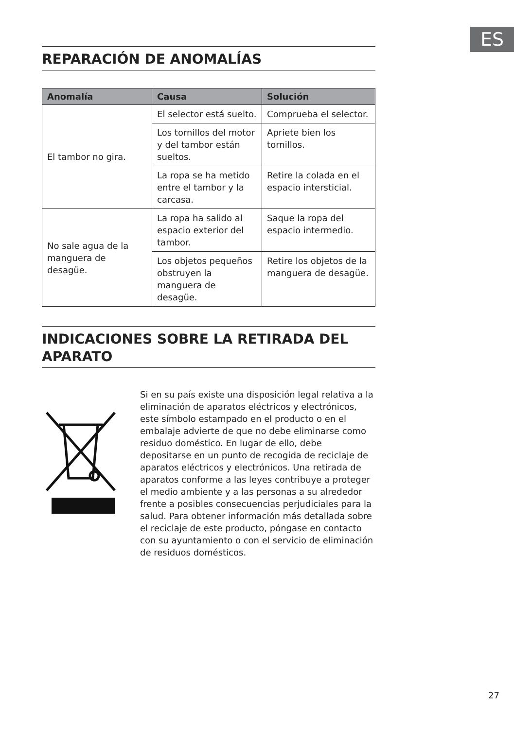ES
REPARACIÓN DE ANOMALÍAS
| Anomalía | Causa | Solución |
| --- | --- | --- |
| El tambor no gira. | El selector está suelto. | Comprueba el selector. |
| | Los tornillos del motor y del tambor están sueltos. | Apriete bien los tornillos. |
| | La ropa se ha metido entre el tambor y la carcasa. | Retire la colada en el espacio intersticial. |
| No sale agua de la manguera de desagüe. | La ropa ha salido al espacio exterior del tambor. | Saque la ropa del espacio intermedio. |
| | Los objetos pequeños obstruyen la manguera de desagüe. | Retire los objetos de la manguera de desagüe. |
INDICACIONES SOBRE LA RETIRADA DEL APARATO
Si en su país existe una disposición legal relativa a la eliminación de aparatos eléctricos y electrónicos, este símbolo estampado en el producto o en el embalaje advierte de que no debe eliminarse como residuo doméstico. En lugar de ello, debe depositarse en un punto de recogida de reciclaje de aparatos eléctricos y electrónicos. Una retirada de aparatos conforme a las leyes contribuye a proteger el medio ambiente y a las personas a su alrededor frente a posibles consecuencias perjudiciales para la salud. Para obtener información más detallada sobre el reciclaje de este producto, póngase en contacto con su ayuntamiento o con el servicio de eliminación de residuos domésticos.
27